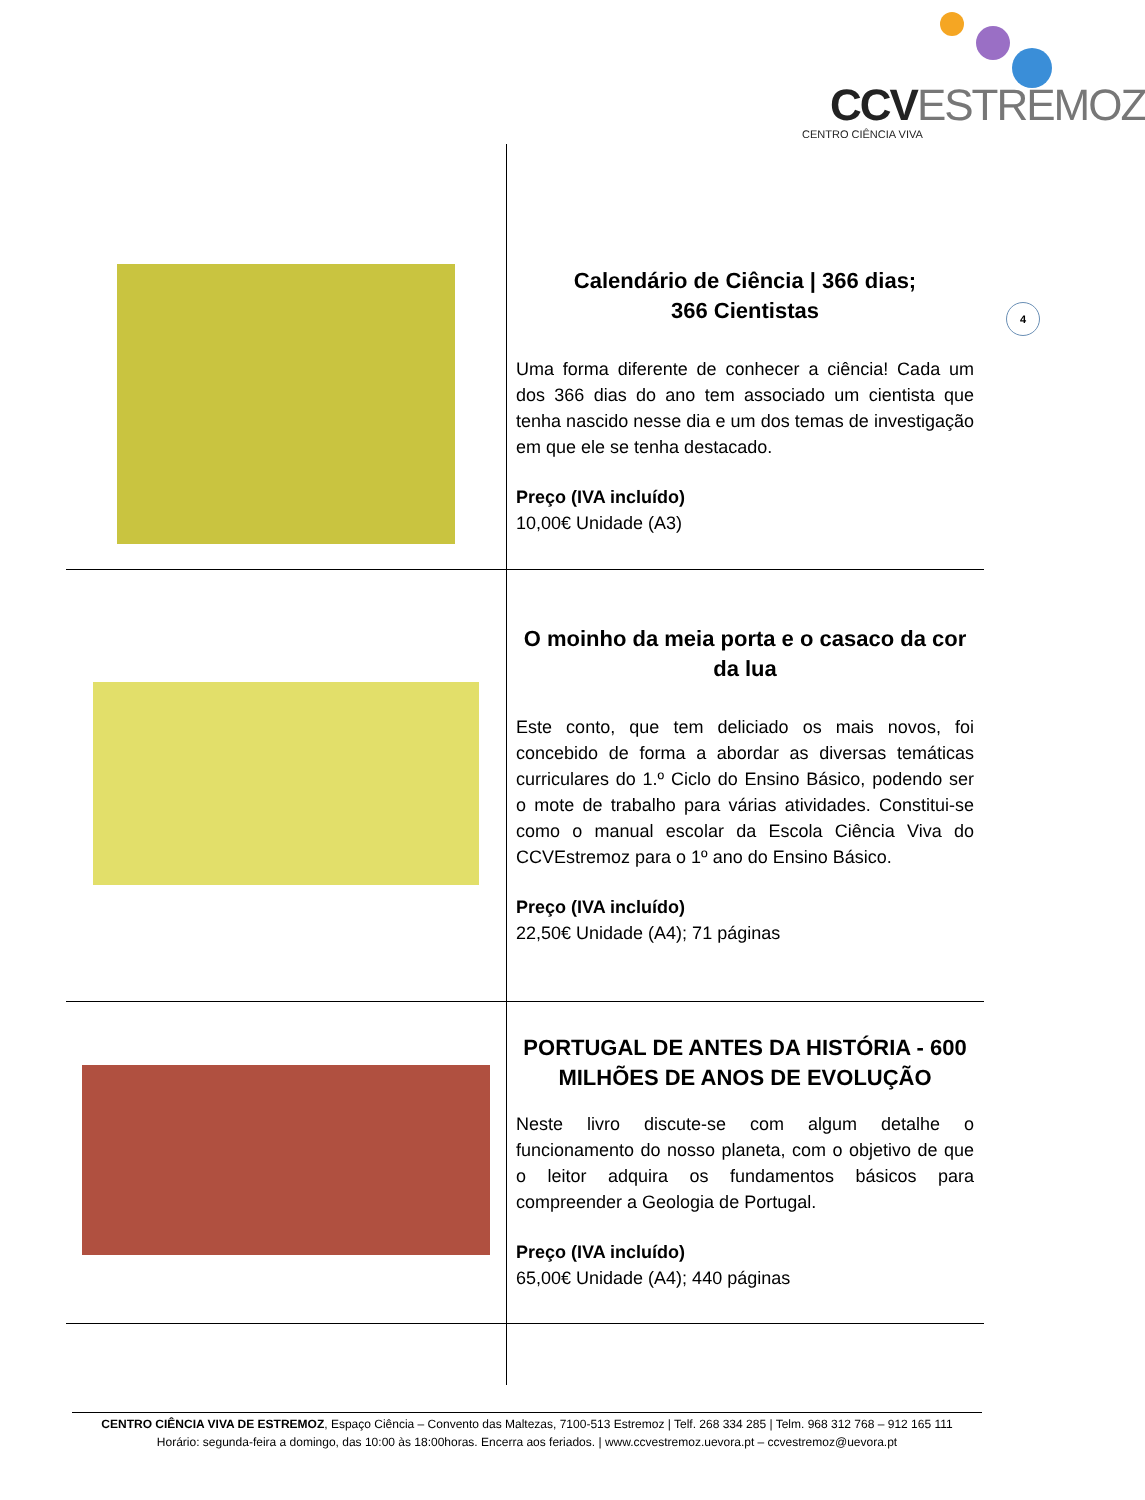CCVESTREMOZ
CENTRO CIÊNCIA VIVA
4
| | Calendário de Ciência / 366 dias; 366 Cientistas Uma forma diferente de conhecer a ciência! Cada um dos 366 dias do ano tem associado um cientista que tenha nascido nesse dia e um dos temas de investigação em que ele se tenha destacado. Preço (IVA incluído) 10,00€ Unidade (A3) |
| | O moinho da meia porta e o casaco da cor da lua Este conto, que tem deliciado os mais novos, foi concebido de forma a abordar as diversas temáticas curriculares do 1.º Ciclo do Ensino Básico, podendo ser o mote de trabalho para várias atividades. Constitui-se como o manual escolar da Escola Ciência Viva do CCVEstremoz para o 1º ano do Ensino Básico. Preço (IVA incluído) 22,50€ Unidade (A4); 71 páginas |
| | PORTUGAL DE ANTES DA HISTÓRIA - 600 MILHÕES DE ANOS DE EVOLUÇÃO Neste livro discute-se com algum detalhe o funcionamento do nosso planeta, com o objetivo de que o leitor adquira os fundamentos básicos para compreender a Geologia de Portugal. Preço (IVA incluído) 65,00€ Unidade (A4); 440 páginas |
CENTRO CIÊNCIA VIVA DE ESTREMOZ, Espaço Ciência – Convento das Maltezas, 7100-513 Estremoz | Telf. 268 334 285 | Telm. 968 312 768 – 912 165 111
Horário: segunda-feira a domingo, das 10:00 às 18:00horas. Encerra aos feriados. | www.ccvestremoz.uevora.pt – ccvestremoz@uevora.pt